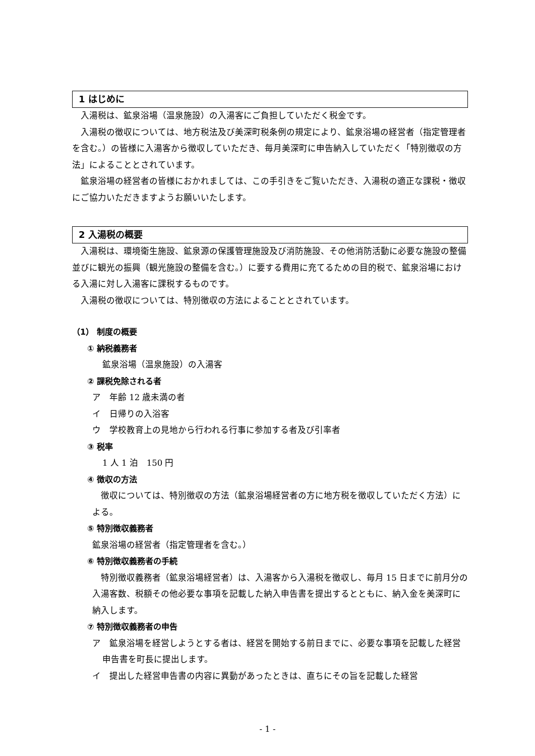1 はじめに
入湯税は、鉱泉浴場（温泉施設）の入湯客にご負担していただく税金です。
入湯税の徴収については、地方税法及び美深町税条例の規定により、鉱泉浴場の経営者（指定管理者を含む。）の皆様に入湯客から徴収していただき、毎月美深町に申告納入していただく「特別徴収の方法」によることとされています。
鉱泉浴場の経営者の皆様におかれましては、この手引きをご覧いただき、入湯税の適正な課税・徴収にご協力いただきますようお願いいたします。
2 入湯税の概要
入湯税は、環境衛生施設、鉱泉源の保護管理施設及び消防施設、その他消防活動に必要な施設の整備並びに観光の振興（観光施設の整備を含む。）に要する費用に充てるための目的税で、鉱泉浴場における入湯に対し入湯客に課税するものです。
入湯税の徴収については、特別徴収の方法によることとされています。
（1） 制度の概要
① 納税義務者
鉱泉浴場（温泉施設）の入湯客
② 課税免除される者
ア　年齢 12 歳未満の者
イ　日帰りの入浴客
ウ　学校教育上の見地から行われる行事に参加する者及び引率者
③ 税率
1 人 1 泊　150 円
④ 徴収の方法
徴収については、特別徴収の方法（鉱泉浴場経営者の方に地方税を徴収していただく方法）による。
⑤ 特別徴収義務者
鉱泉浴場の経営者（指定管理者を含む。）
⑥ 特別徴収義務者の手続
特別徴収義務者（鉱泉浴場経営者）は、入湯客から入湯税を徴収し、毎月 15 日までに前月分の入湯客数、税額その他必要な事項を記載した納入申告書を提出するとともに、納入金を美深町に納入します。
⑦ 特別徴収義務者の申告
ア　鉱泉浴場を経営しようとする者は、経営を開始する前日までに、必要な事項を記載した経営申告書を町長に提出します。
イ　提出した経営申告書の内容に異動があったときは、直ちにその旨を記載した経営
- 1 -